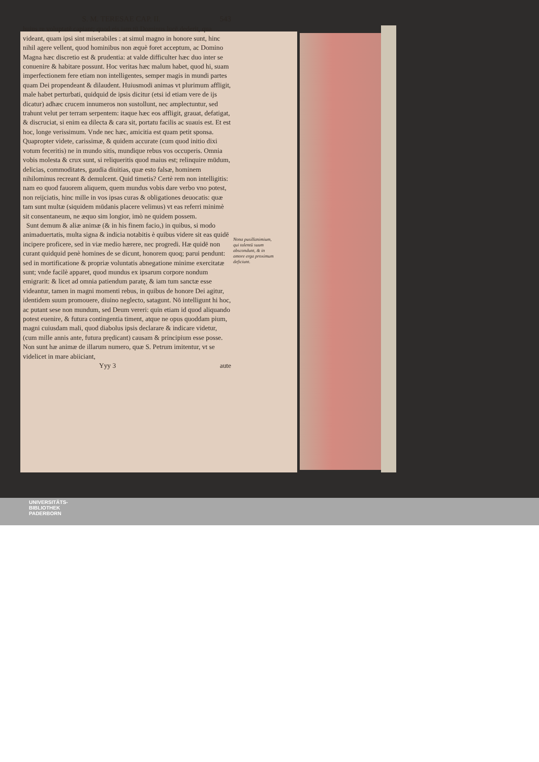S. M. TERESAE CAP. II. 543
huius re voluptatē capiant; quod eis iam tū Dominus lucē dederit, qua videant, quam ipsi sint miserabiles : at simul magno in honore sunt, hinc nihil agere vellent, quod hominibus non æquè foret acceptum, ac Domino Magna hæc discretio est & prudentia: at valde difficulter hæc duo inter se conuenire & habitare possunt. Hoc veritas hæc malum habet, quod hi, suam imperfectionem fere etiam non intelligentes, semper magis in mundi partes quam Dei propendeant & dilaudent. Huiusmodi animas vt plurimum affligit, male habet perturbati, quidquid de ipsis dicitur (etsi id etiam vere de ijs dicatur) adhæc crucem innumeros non sustollunt, nec amplectuntur, sed trahunt velut per terram serpentem: itaque hæc eos affligit, grauat, defatigat, & discruciat, si enim ea dilecta & cara sit, portatu facilis ac suauis est. Et est hoc, longe verissimum. Vnde nec hæc, amicitia est quam petit sponsa. Quapropter videte, carissimæ, & quidem accurate (cum quod initio dixi votum feceritis) ne in mundo sitis, mundique rebus vos occuperis. Omnia vobis molesta & crux sunt, si reliqueritis quod maius est; relinquire mūdum, delicias, commoditates, gaudia diuitias, quæ esto falsæ, hominem nihilominus recreant & demulcent. Quid timetis? Certè rem non intelligitis: nam eo quod fauorem aliquem, quem mundus vobis dare verbo vno potest, non reijciatis, hinc mille in vos ipsas curas & obligationes deuocatis: quæ tam sunt multæ (siquidem mūdanis placere velimus) vt eas referri minimè sit consentaneum, ne æquo sim longior, imò ne quidem possem.
Sunt demum & aliæ animæ (& in his finem facio,) in quibus, si modo animaduertatis, multa signa & indicia notabitis è quibus videre sit eas quidē incipere proficere, sed in viæ medio hærere, nec progredi. Hæ quidē non curant quidquid penè homines de se dicunt, honorem quoq; parui pendunt: sed in mortificatione & propriæ voluntatis abnegatione minime exercitatæ sunt; vnde facilè apparet, quod mundus ex ipsarum corpore nondum emigrarit: & licet ad omnia patiendum paratę, & iam tum sanctæ esse videantur, tamen in magni momenti rebus, in quibus de honore Dei agitur, identidem suum promouere, diuino neglecto, satagunt. Nō intelligunt hi hoc, ac putant sese non mundum, sed Deum vereri: quin etiam id quod aliquando potest euenire, & futura contingentia timent, atque ne opus quoddam pium, magni cuiusdam mali, quod diabolus ipsis declarare & indicare videtur, (cum mille annis ante, futura prędicant) causam & principium esse posse. Non sunt hæ animæ de illarum numero, quæ S. Petrum imitentur, vt se videlicet in mare abiiciant,
Yyy 3 aute
Nona pusillanimium, qui talentū suum abscondunt, & in amore erga proximum deficiunt.
UNIVERSITÄTS-
BIBLIOTHEK
PADERBORN